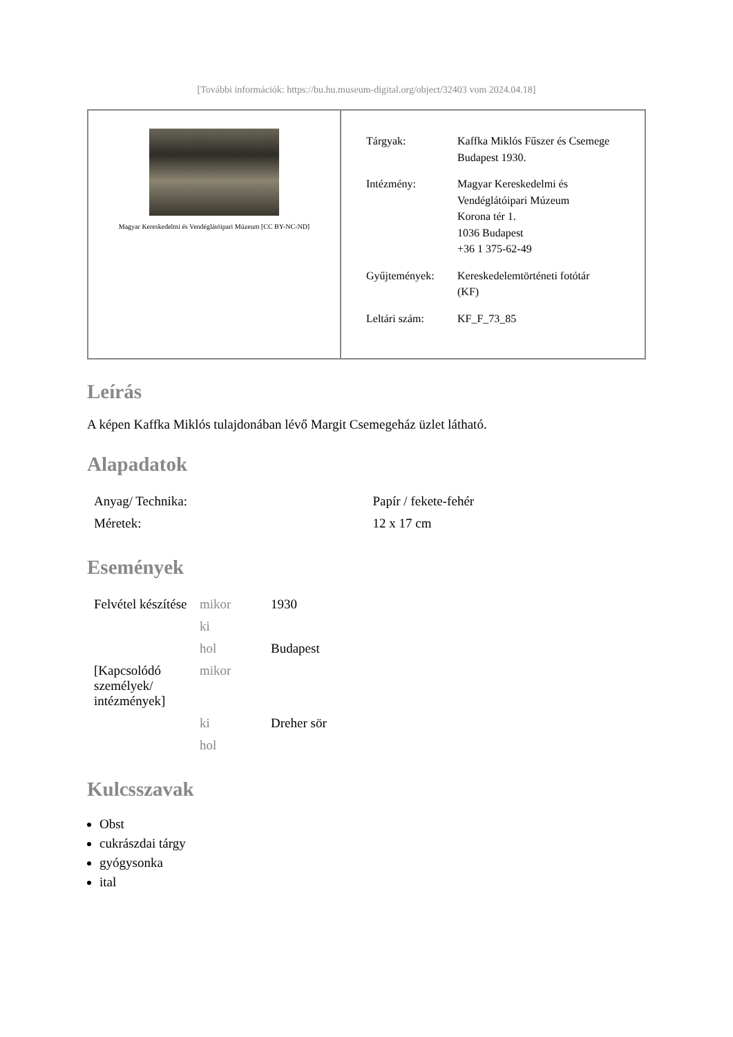[További információk: https://bu.hu.museum-digital.org/object/32403 vom 2024.04.18]
Magyar Kereskedelmi és Vendéglátóipari Múzeum [CC BY-NC-ND]
| Tárgyak: | Kaffka Miklós Fűszer és Csemege Budapest 1930. |
| Intézmény: | Magyar Kereskedelmi és Vendéglátóipari Múzeum Korona tér 1. 1036 Budapest +36 1 375-62-49 |
| Gyűjtemények: | Kereskedelemtörténeti fotótár (KF) |
| Leltári szám: | KF_F_73_85 |
Leírás
A képen Kaffka Miklós tulajdonában lévő Margit Csemegeház üzlet látható.
Alapadatok
| Anyag/ Technika: | Papír / fekete-fehér |
| Méretek: | 12 x 17 cm |
Események
| Felvétel készítése | mikor | 1930 |
| | ki | |
| | hol | Budapest |
| [Kapcsolódó személyek/ intézmények] | mikor | |
| | ki | Dreher sör |
| | hol | |
Kulcsszavak
Obst
cukrászdai tárgy
gyógysonka
ital